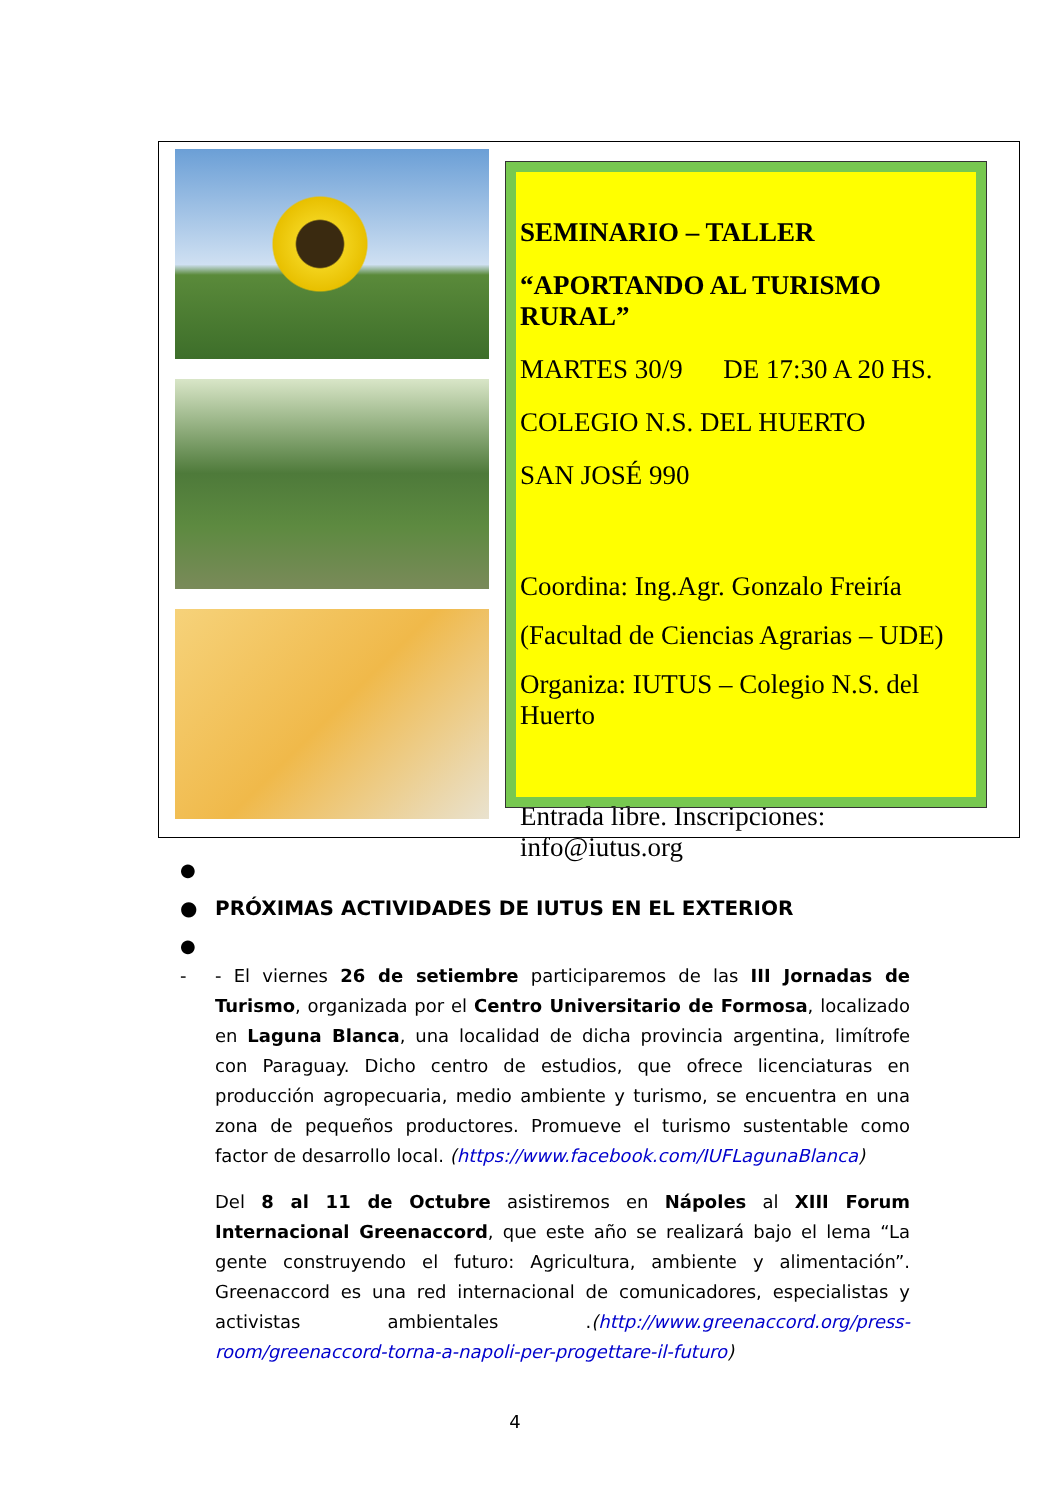SEMINARIO – TALLER
“APORTANDO AL TURISMO RURAL”
MARTES 30/9 DE 17:30 A 20 HS.
COLEGIO N.S. DEL HUERTO
SAN JOSÉ 990
Coordina: Ing.Agr. Gonzalo Freiría
(Facultad de Ciencias Agrarias – UDE)
Organiza: IUTUS – Colegio N.S. del Huerto
Entrada libre. Inscripciones: info@iutus.org
●
● PRÓXIMAS ACTIVIDADES DE IUTUS EN EL EXTERIOR
●
- - El viernes 26 de setiembre participaremos de las III Jornadas de Turismo, organizada por el Centro Universitario de Formosa, localizado en Laguna Blanca, una localidad de dicha provincia argentina, limítrofe con Paraguay. Dicho centro de estudios, que ofrece licenciaturas en producción agropecuaria, medio ambiente y turismo, se encuentra en una zona de pequeños productores. Promueve el turismo sustentable como factor de desarrollo local. (https://www.facebook.com/IUFLagunaBlanca)
Del 8 al 11 de Octubre asistiremos en Nápoles al XIII Forum Internacional Greenaccord, que este año se realizará bajo el lema “La gente construyendo el futuro: Agricultura, ambiente y alimentación”. Greenaccord es una red internacional de comunicadores, especialistas y activistas ambientales .(http://www.greenaccord.org/press-room/greenaccord-torna-a-napoli-per-progettare-il-futuro)
4